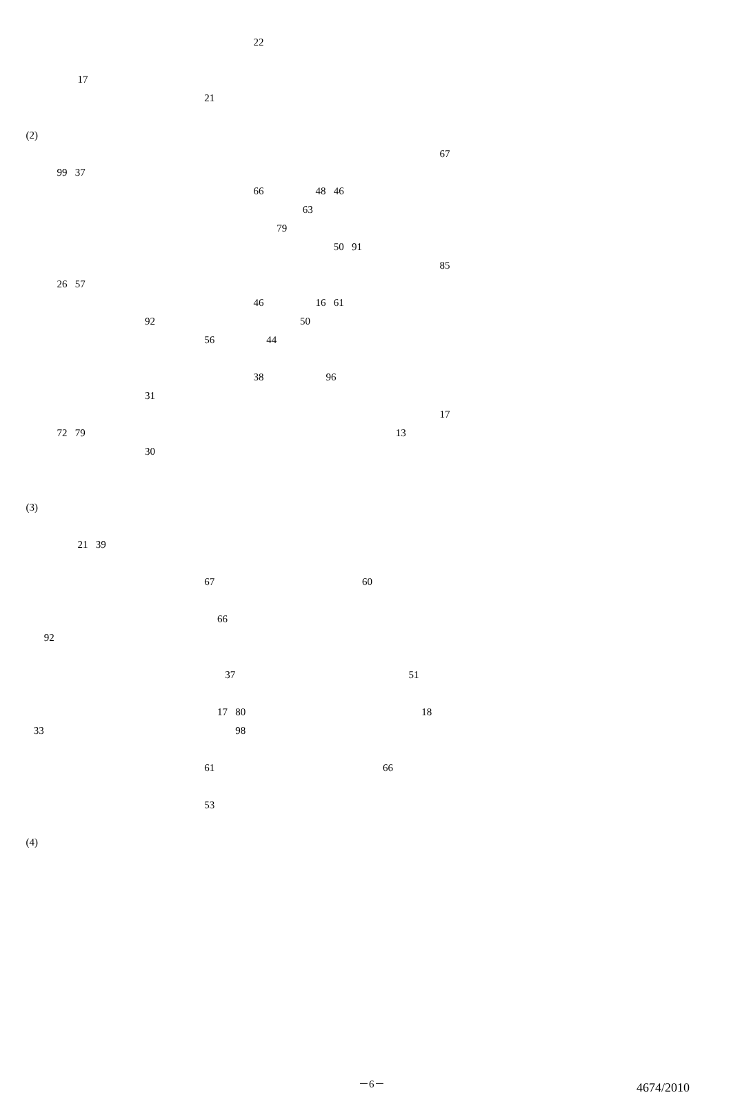22
17
21
(2)
67
99 37
66 48 46
63
79
50 91
85
26 57
46 16 61
92 50
56 44
38 96
31
17
72 79 13
30
(3)
21 39
67 60
66
92
37 51
17 80 18
33 98
61 66
53
(4)
－6－ 4674/2010